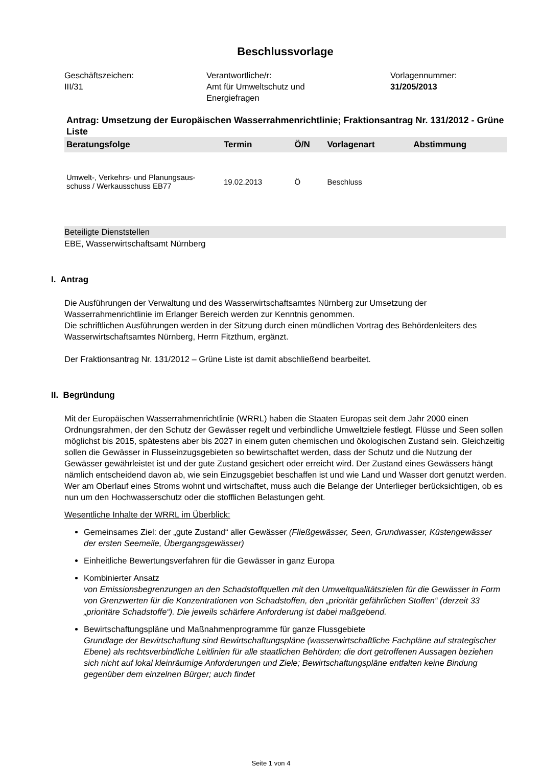Beschlussvorlage
Geschäftszeichen:
III/31
Verantwortliche/r:
Amt für Umweltschutz und
Energiefragen
Vorlagennummer:
31/205/2013
Antrag: Umsetzung der Europäischen Wasserrahmenrichtlinie; Fraktionsantrag Nr. 131/2012 - Grüne Liste
| Beratungsfolge | Termin | Ö/N | Vorlagenart | Abstimmung |
| --- | --- | --- | --- | --- |
| Umwelt-, Verkehrs- und Planungsaus- schuss / Werkausschuss EB77 | 19.02.2013 | Ö | Beschluss | |
Beteiligte Dienststellen
EBE, Wasserwirtschaftsamt Nürnberg
I. Antrag
Die Ausführungen der Verwaltung und des Wasserwirtschaftsamtes Nürnberg zur Umsetzung der Wasserrahmenrichtlinie im Erlanger Bereich werden zur Kenntnis genommen.
Die schriftlichen Ausführungen werden in der Sitzung durch einen mündlichen Vortrag des Behördenleiters des Wasserwirtschaftsamtes Nürnberg, Herrn Fitzthum, ergänzt.
Der Fraktionsantrag Nr. 131/2012 – Grüne Liste ist damit abschließend bearbeitet.
II. Begründung
Mit der Europäischen Wasserrahmenrichtlinie (WRRL) haben die Staaten Europas seit dem Jahr 2000 einen Ordnungsrahmen, der den Schutz der Gewässer regelt und verbindliche Umweltziele festlegt. Flüsse und Seen sollen möglichst bis 2015, spätestens aber bis 2027 in einem guten chemischen und ökologischen Zustand sein. Gleichzeitig sollen die Gewässer in Flusseinzugsgebieten so bewirtschaftet werden, dass der Schutz und die Nutzung der Gewässer gewährleistet ist und der gute Zustand gesichert oder erreicht wird. Der Zustand eines Gewässers hängt nämlich entscheidend davon ab, wie sein Einzugsgebiet beschaffen ist und wie Land und Wasser dort genutzt werden. Wer am Oberlauf eines Stroms wohnt und wirtschaftet, muss auch die Belange der Unterlieger berücksichtigen, ob es nun um den Hochwasserschutz oder die stofflichen Belastungen geht.
Wesentliche Inhalte der WRRL im Überblick:
Gemeinsames Ziel: der „gute Zustand“ aller Gewässer (Fließgewässer, Seen, Grundwasser, Küstengewässer der ersten Seemeile, Übergangsgewässer)
Einheitliche Bewertungsverfahren für die Gewässer in ganz Europa
Kombinierter Ansatz
von Emissionsbegrenzungen an den Schadstoffquellen mit den Umweltqualitätszielen für die Gewässer in Form von Grenzwerten für die Konzentrationen von Schadstoffen, den „prioritär gefährlichen Stoffen“ (derzeit 33 „prioritäre Schadstoffe“). Die jeweils schärfere Anforderung ist dabei maßgebend.
Bewirtschaftungspläne und Maßnahmenprogramme für ganze Flussgebiete
Grundlage der Bewirtschaftung sind Bewirtschaftungspläne (wasserwirtschaftliche Fachpläne auf strategischer Ebene) als rechtsverbindliche Leitlinien für alle staatlichen Behörden; die dort getroffenen Aussagen beziehen sich nicht auf lokal kleinräumige Anforderungen und Ziele; Bewirtschaftungspläne entfalten keine Bindung gegenüber dem einzelnen Bürger; auch findet
Seite 1 von 4